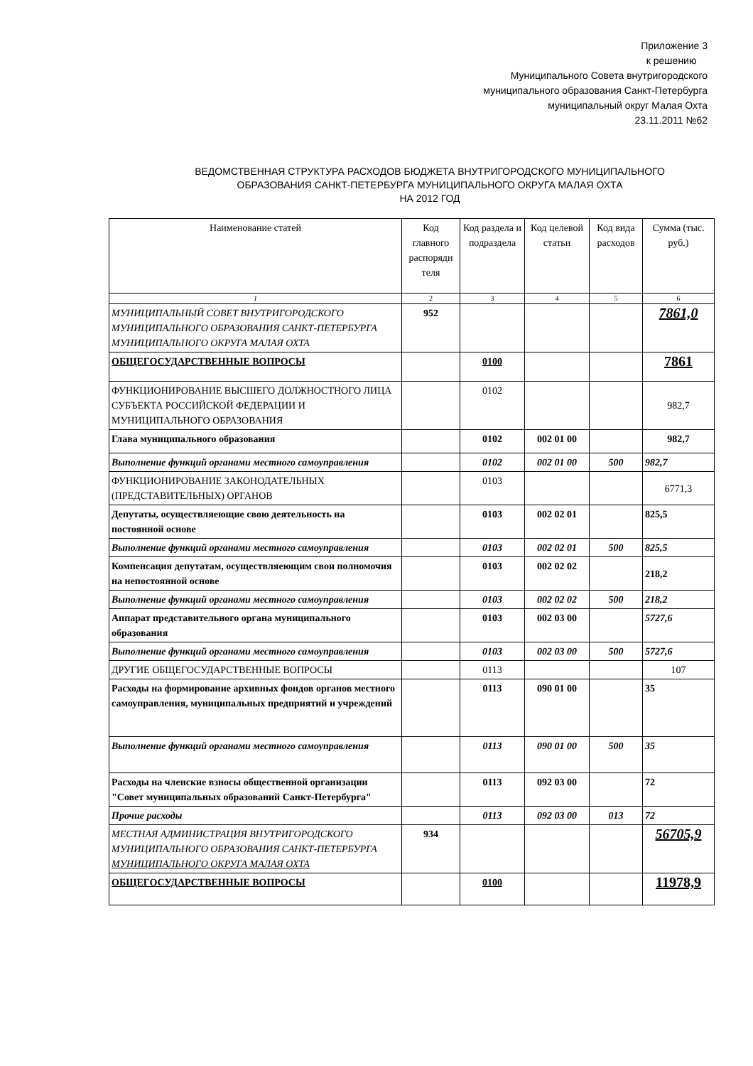Приложение 3
к решению
Муниципального Совета внутригородского
муниципального образования Санкт-Петербурга
муниципальный округ Малая Охта
23.11.2011 №62
ВЕДОМСТВЕННАЯ СТРУКТУРА РАСХОДОВ БЮДЖЕТА ВНУТРИГОРОДСКОГО МУНИЦИПАЛЬНОГО
ОБРАЗОВАНИЯ САНКТ-ПЕТЕРБУРГА МУНИЦИПАЛЬНОГО ОКРУГА МАЛАЯ ОХТА
НА 2012 ГОД
| Наименование статей | Код главного распоряди теля | Код раздела и подраздела | Код целевой статьи | Код вида расходов | Сумма (тыс. руб.) |
| --- | --- | --- | --- | --- | --- |
| 1 | 2 | 3 | 4 | 5 | 6 |
| МУНИЦИПАЛЬНЫЙ СОВЕТ ВНУТРИГОРОДСКОГО МУНИЦИПАЛЬНОГО ОБРАЗОВАНИЯ САНКТ-ПЕТЕРБУРГА МУНИЦИПАЛЬНОГО ОКРУГА МАЛАЯ ОХТА | 952 | | | | 7861,0 |
| ОБЩЕГОСУДАРСТВЕННЫЕ ВОПРОСЫ | | 0100 | | | 7861 |
| ФУНКЦИОНИРОВАНИЕ ВЫСШЕГО ДОЛЖНОСТНОГО ЛИЦА СУБЪЕКТА РОССИЙСКОЙ ФЕДЕРАЦИИ И МУНИЦИПАЛЬНОГО ОБРАЗОВАНИЯ | | 0102 | | | 982,7 |
| Глава муниципального образования | | 0102 | 002 01 00 | | 982,7 |
| Выполнение функций органами местного самоуправления | | 0102 | 002 01 00 | 500 | 982,7 |
| ФУНКЦИОНИРОВАНИЕ ЗАКОНОДАТЕЛЬНЫХ (ПРЕДСТАВИТЕЛЬНЫХ) ОРГАНОВ | | 0103 | | | 6771,3 |
| Депутаты, осуществляеющие свою деятельность на постоянной основе | | 0103 | 002 02 01 | | 825,5 |
| Выполнение функций органами местного самоуправления | | 0103 | 002 02 01 | 500 | 825,5 |
| Компенсация депутатам, осуществляеющим свои полномочия на непостоянной основе | | 0103 | 002 02 02 | | 218,2 |
| Выполнение функций органами местного самоуправления | | 0103 | 002 02 02 | 500 | 218,2 |
| Аппарат представительного органа муниципального образования | | 0103 | 002 03 00 | | 5727,6 |
| Выполнение функций органами местного самоуправления | | 0103 | 002 03 00 | 500 | 5727,6 |
| ДРУГИЕ ОБЩЕГОСУДАРСТВЕННЫЕ ВОПРОСЫ | | 0113 | | | 107 |
| Расходы на формирование архивных фондов органов местного самоуправления, муниципальных предприятий и учреждений | | 0113 | 090 01 00 | | 35 |
| Выполнение функций органами местного самоуправления | | 0113 | 090 01 00 | 500 | 35 |
| Расходы на членские взносы общественной организации "Совет муниципальных образований Санкт-Петербурга" | | 0113 | 092 03 00 | | 72 |
| Прочие расходы | | 0113 | 092 03 00 | 013 | 72 |
| МЕСТНАЯ АДМИНИСТРАЦИЯ ВНУТРИГОРОДСКОГО МУНИЦИПАЛЬНОГО ОБРАЗОВАНИЯ САНКТ-ПЕТЕРБУРГА МУНИЦИПАЛЬНОГО ОКРУГА МАЛАЯ ОХТА | 934 | | | | 56705,9 |
| ОБЩЕГОСУДАРСТВЕННЫЕ ВОПРОСЫ | | 0100 | | | 11978,9 |